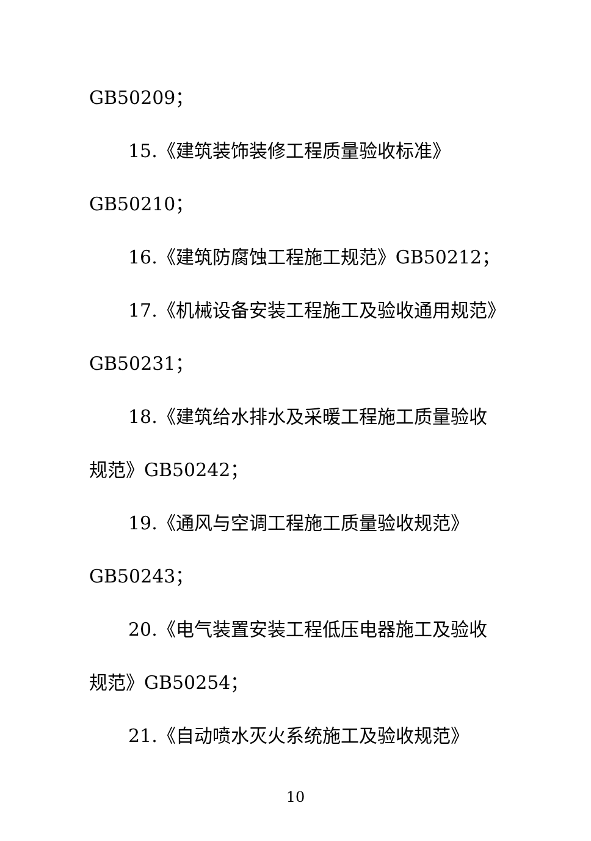GB50209；
15.《建筑装饰装修工程质量验收标准》
GB50210；
16.《建筑防腐蚀工程施工规范》GB50212；
17.《机械设备安装工程施工及验收通用规范》
GB50231；
18.《建筑给水排水及采暖工程施工质量验收
规范》GB50242；
19.《通风与空调工程施工质量验收规范》
GB50243；
20.《电气装置安装工程低压电器施工及验收
规范》GB50254；
21.《自动喷水灭火系统施工及验收规范》
10